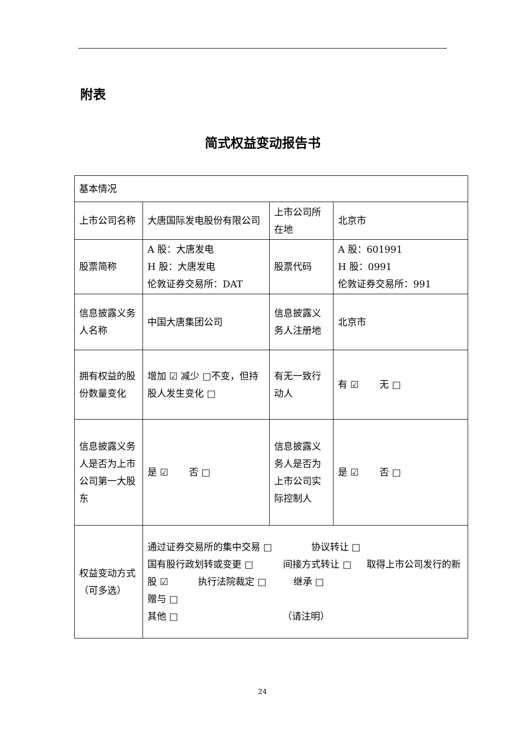附表
简式权益变动报告书
| 基本情况 | | | |
| 上市公司名称 | 大唐国际发电股份有限公司 | 上市公司所在地 | 北京市 |
| 股票简称 | A 股：大唐发电 H 股：大唐发电 伦敦证券交易所：DAT | 股票代码 | A 股：601991 H 股：0991 伦敦证券交易所：991 |
| 信息披露义务人名称 | 中国大唐集团公司 | 信息披露义务人注册地 | 北京市 |
| 拥有权益的股份数量变化 | 增加 ☑ 减少 □不变，但持股人发生变化 □ | 有无一致行动人 | 有 ☑ 无 □ |
| 信息披露义务人是否为上市公司第一大股东 | 是 ☑ 否 □ | 信息披露义务人是否为上市公司实际控制人 | 是 ☑ 否 □ |
| 权益变动方式（可多选） | 通过证券交易所的集中交易 □ 协议转让 □ 国有股行政划转或变更 □ 间接方式转让 □ 取得上市公司发行的新股 ☑ 执行法院裁定 □ 继承 □ 赠与 □ 其他 □ （请注明） | | |
24